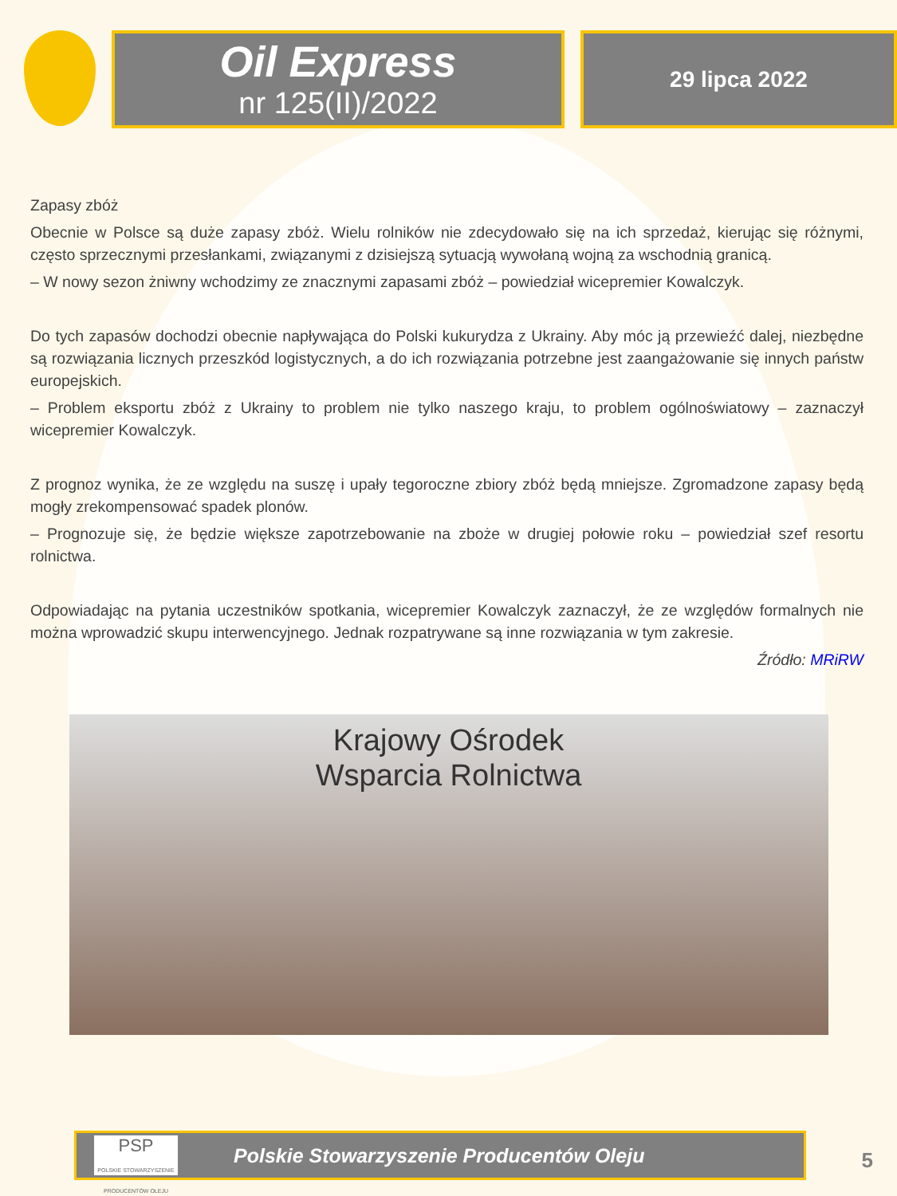Oil Express
nr 125(II)/2022
29 lipca 2022
Zapasy zbóż
Obecnie w Polsce są duże zapasy zbóż. Wielu rolników nie zdecydowało się na ich sprzedaż, kierując się różnymi, często sprzecznymi przesłankami, związanymi z dzisiejszą sytuacją wywołaną wojną za wschodnią granicą.
– W nowy sezon żniwny wchodzimy ze znacznymi zapasami zbóż – powiedział wicepremier Kowalczyk.
Do tych zapasów dochodzi obecnie napływająca do Polski kukurydza z Ukrainy. Aby móc ją przewieźć dalej, niezbędne są rozwiązania licznych przeszkód logistycznych, a do ich rozwiązania potrzebne jest zaangażowanie się innych państw europejskich.
– Problem eksportu zbóż z Ukrainy to problem nie tylko naszego kraju, to problem ogólnoświatowy – zaznaczył wicepremier Kowalczyk.
Z prognoz wynika, że ze względu na suszę i upały tegoroczne zbiory zbóż będą mniejsze. Zgromadzone zapasy będą mogły zrekompensować spadek plonów.
– Prognozuje się, że będzie większe zapotrzebowanie na zboże w drugiej połowie roku – powiedział szef resortu rolnictwa.
Odpowiadając na pytania uczestników spotkania, wicepremier Kowalczyk zaznaczył, że ze względów formalnych nie można wprowadzić skupu interwencyjnego. Jednak rozpatrywane są inne rozwiązania w tym zakresie.
Źródło: MRiRW
Krajowy Ośrodek
Wsparcia Rolnictwa
PSP
POLSKIE STOWARZYSZENIE PRODUCENTÓW OLEJU
Polskie Stowarzyszenie Producentów Oleju
5